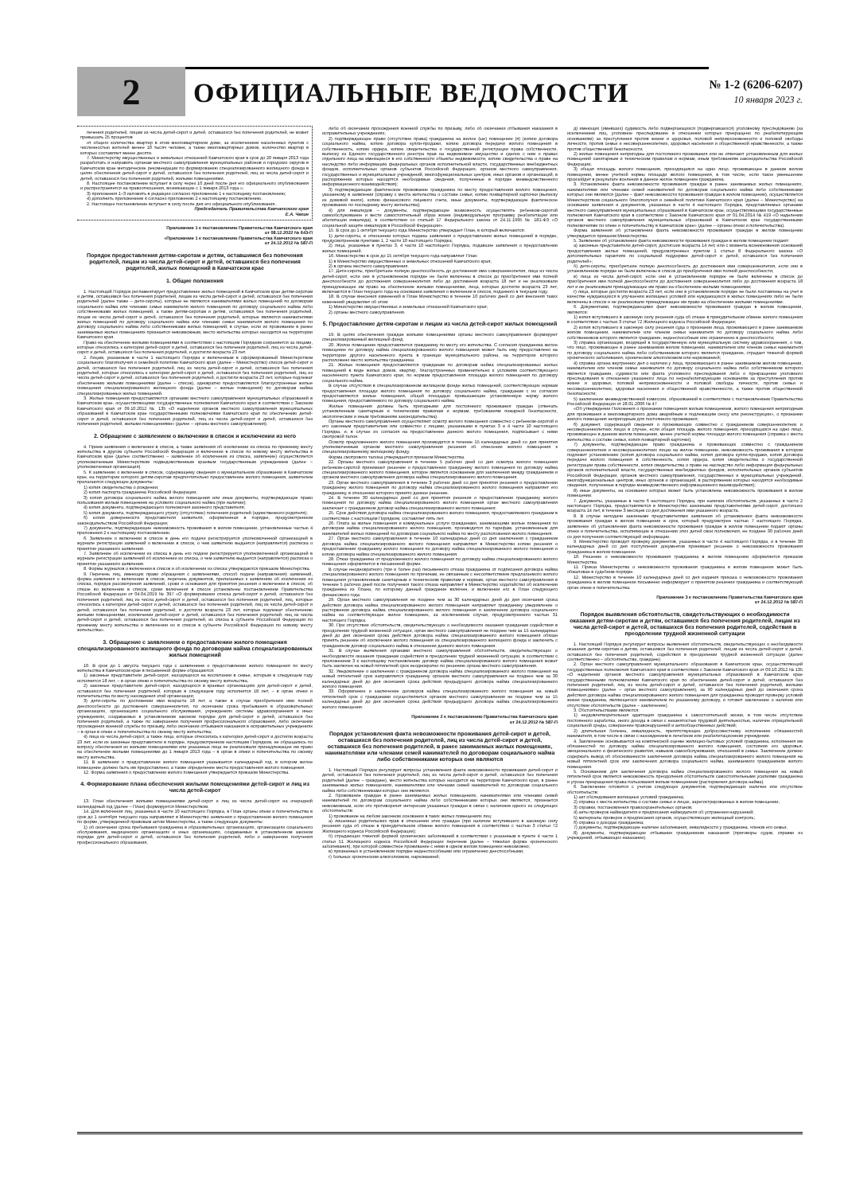2
ОФИЦИАЛЬНЫЕ ВЕДОМОСТИ
№ 1-2 (6206-6207)
10 января 2023 г.
печения родителей, лицам из числа детей-сирот и детей, оставшихся без попечения родителей, не может превышать 25 процентов
от общего количества квартир в этом многоквартирном доме, за исключением населенных пунктов с численностью жителей менее 10 тысяч человек, а также многоквартирных домов, количество квартир в которых составляет менее десяти.
7. Министерству имущественных и земельных отношений Камчатского края в срок до 20 января 2013 года разработать и направить органам местного самоуправления муниципальных районов и городских округов в Камчатском крае методические рекомендации по формированию специализированного жилищного фонда в целях обеспечения детей-сирот и детей, оставшихся без попечения родителей, лиц из числа детей-сирот и детей, оставшихся без попечения родителей, жилыми помещениями.
8. Настоящее постановление вступает в силу через 10 дней после дня его официального опубликования и распространяется на правоотношения, возникающие с 1 января 2013 года.»;
3) приложения 1–3 изложить в редакции согласно приложению 1 к настоящему постановлению;
4) дополнить приложением 4 согласно приложению 2 к настоящему постановлению.
2. Настоящее постановление вступает в силу после дня его официального опубликования..
Председатель Правительства Камчатского края
Е.А. Чекин
Приложение 1 к постановлению Правительства Камчатского края
от 08.12.2022 № 643-П
«Приложение 1 к постановлению Правительства Камчатского края
от 24.12.2012 № 587-П
Порядок предоставления детям-сиротам и детям, оставшимся без попечения родителей, лицам из числа детей-сирот и детей, оставшихся без попечения родителей, жилых помещений в Камчатском крае
1. Общие положения
1. Настоящий Порядок регламентирует предоставление жилых помещений в Камчатском крае детям-сиротам и детям, оставшимся без попечения родителей, лицам из числа детей-сирот и детей, оставшихся без попечения родителей (далее также – дети-сироты), которые не являются нанимателями жилых помещений по договорам социального найма или членами семьи нанимателя жилого помещения по договору социального найма либо собственниками жилых помещений, а также детям-сиротам и детям, оставшимся без попечения родителей, лицам из числа детей-сирот и детей, оставшихся без попечения родителей, которые являются нанимателями жилых помещений по договору социального найма или членами семьи нанимателя жилого помещения по договору социального найма либо собственниками жилых помещений, в случае, если их проживание в ранее занимаемых жилых помещениях признается невозможным, место жительства которых находится на территории Камчатского края.
Право на обеспечение жилыми помещениями в соответствии с настоящим Порядком сохраняется за лицами, которые относились к категории детей-сирот и детей, оставшихся без попечения родителей, лиц из числа детей-сирот и детей, оставшихся без попечения родителей, и достигли возраста 23 лет.
2. Лицам, указанным в части 1 настоящего Порядка и включенным в сформированный Министерством социального благополучия и семейной политики Камчатского края (далее – Министерство) список детей-сирот и детей, оставшихся без попечения родителей, лиц из числа детей-сирот и детей, оставшихся без попечения родителей, которые относились к категории детей-сирот и детей, оставшихся без попечения родителей, лиц из числа детей-сирот и детей, оставшихся без попечения родителей, и достигли возраста 23 лет, которые подлежат обеспечению жилыми помещениями (далее – список), однократно предоставляются благоустроенные жилые помещения специализированного жилищного фонда (далее – жилые помещения) по договорам найма специализированных жилых помещений.
3. Жилые помещения предоставляются органами местного самоуправления муниципальных образований в Камчатском крае, осуществляющими государственные полномочия Камчатского края в соответствии с Законом Камчатского края от 09.10.2012 № 135 «О наделении органов местного самоуправления муниципальных образований в Камчатском крае государственными полномочиями Камчатского края по обеспечению детей-сирот и детей, оставшихся без попечения родителей, лиц из числа детей-сирот и детей, оставшихся без попечения родителей, жилыми помещениями» (далее – органы местного самоуправления).
2. Обращение с заявлением о включении в список и исключении из него
4. Прием заявления о включении в список, а также заявления об исключении из списка по прежнему месту жительства в другом субъекте Российской Федерации и включении в список по новому месту жительства в Камчатском крае (далее соответственно – заявление об исключении из списка, заявление) осуществляется уполномоченным Министерством подведомственным краевым государственным учреждением (далее – уполномоченная организация).
5. К заявлению о включении в список, содержащему сведения о муниципальном образовании в Камчатском крае, на территории которого детям-сиротам предпочтительно предоставление жилого помещения, заявителем прилагаются следующие документы:
1) копия свидетельства о рождении;
2) копия паспорта гражданина Российской Федерации;
3) копия договора социального найма жилого помещения или иные документы, подтверждающие право пользования жилым помещением на условиях социального найма (при наличии);
4) копия документа, подтверждающего полномочия законного представителя;
5) копия документа, подтверждающего утрату (отсутствие) попечения родителей (единственного родителя);
6) копия доверенности представителя заявителя, оформленная в порядке, предусмотренном законодательством Российской Федерации;
7) документы, подтверждающие невозможность проживания в жилом помещении, установленные частью 4 приложения 2 к настоящему постановлению.
6. Заявление о включении в список в день его подачи регистрируется уполномоченной организацией в журнале регистрации заявлений о включении в список, о чем заявителю выдается (направляется) расписка о принятии указанного заявления.
7. Заявление об исключении из списка в день его подачи регистрируется уполномоченной организацией в журнале регистрации заявлений об исключении из списка, о чем заявителю выдается (направляется) расписка о принятии указанного заявления.
8. Формы журналов о включении в список и об исключении из списка утверждаются приказом Министерства.
9. Перечень лиц, имеющих право обращения с заявлениями, способ подачи (направления) заявлений, форма заявления о включении в список, перечень документов, прилагаемых к заявлению об исключении из списка, порядок рассмотрения заявлений, сроки и основания для принятия решения о включении в список, об отказе во включении в список, сроки включения в список установлены постановлением Правительства Российской Федерации от 04.04.2019 № 397 «О формировании списка детей-сирот и детей, оставшихся без попечения родителей, лиц из числа детей-сирот и детей, оставшихся без попечения родителей, лиц, которые относились к категории детей-сирот и детей, оставшихся без попечения родителей, лиц из числа детей-сирот и детей, оставшихся без попечения родителей, и достигли возраста 23 лет, которые подлежат обеспечению жилыми помещениями, исключении детей-сирот и детей, оставшихся без попечения родителей, лиц из числа детей-сирот и детей, оставшихся без попечения родителей, из списка в субъекте Российской Федерации по прежнему месту жительства и включении их в список в субъекте Российской Федерации по новому месту жительства».
3. Обращение с заявлением о предоставлении жилого помещения специализированного жилищного фонда по договорам найма специализированных жилых помещений
10. В срок до 1 августа текущего года с заявлением о предоставлении жилого помещения по месту жительства в Камчатском крае в письменной форме обращаются:
1) законные представители детей-сирот, находящихся на воспитании в семье, которым в следующем году исполнится 18 лет, – в орган опеки и попечительства по своему месту жительства;
2) законные представители детей-сирот, находящихся в краевых организациях для детей-сирот и детей, оставшихся без попечения родителей, которым в следующем году исполнится 18 лет, – в орган опеки и попечительства по месту нахождения этой организации;
3) дети-сироты по достижении ими возраста 18 лет, а также в случае приобретения ими полной дееспособности до достижения совершеннолетия, по окончании срока пребывания в образовательных организациях, организациях социального обслуживания, учреждениях системы здравоохранения и иных учреждениях, создаваемых в установленном законом порядке для детей-сирот и детей, оставшихся без попечения родителей, а также по завершении получения профессионального образования, либо окончании прохождения военной службы по призыву, либо окончании отбывания наказания в исправительных учреждениях – в орган в опеки и попечительства по своему месту жительства;
4) лица из числа детей-сирот, а также лица, которые относились к категории детей-сирот и достигли возраста 23 лет, если их законные представители в порядке, предусмотренном настоящим Порядком, не обращались по вопросу обеспечения их жилыми помещениями или указанные лица не реализовали принадлежащее им право на обеспечение жилыми помещениями до 1 января 2013 года – в орган в опеки и попечительства по своему месту жительства.
11. В заявлении о предоставлении жилого помещения указывается календарный год, в котором жилое помещение должно быть им предоставлено, а также определение места предоставления жилого помещения.
12. Форма заявления о предоставлении жилого помещения утверждается приказом Министерства.
4. Формирование плана обеспечения жилыми помещениями детей-сирот и лиц из числа детей-сирот
13. План обеспечения жилыми помещениями детей-сирот и лиц из числа детей-сирот на очередной календарный год (далее – План) формируется Министерством.
14. Для включения лиц, указанных в части 10 настоящего Порядка, в План органы опеки и попечительства в срок до 1 сентября текущего года направляют в Министерство заявления о предоставлении жилого помещения по форме, утвержденной правовым актом Министерства, а также следующие документы:
1) об окончании срока пребывания гражданина в образовательных организациях, организациях социального обслуживания, медицинских организациях и иных организациях, создаваемых в установленном законом порядке для детей-сирот и детей, оставшихся без попечения родителей, либо о завершении получения профессионального образования,
либо об окончании прохождения военной службы по призыву, либо об окончании отбывания наказания в исправительных учреждениях;
2) подтверждающие право (отсутствие права) гражданина на жилое (ые) помещение (я) (копию договора социального найма, копию договора купли-продажи, копию договора передачи жилого помещения в собственность, копию ордера, копию свидетельства о государственной регистрации права собственности, выписку из Единого государственного реестра прав на недвижимое имущество и сделок с ним о правах отдельного лица на имеющиеся в его собственности объекты недвижимости, копию свидетельства о праве на наследство либо информацию федеральных органов исполнительной власти, государственных внебюджетных фондов, исполнительных органов субъектов Российской Федерации, органов местного самоуправления, государственных и муниципальных учреждений, многофункциональных центров, иных органов и организаций, в распоряжении которых находятся необходимые сведения, полученные в порядке межведомственного информационного взаимодействия);
3) подтверждающие фактическое проживание гражданина по месту предоставления жилого помещения, указанному в заявлении (справку с места жительства о составе семьи, копию поквартирной карточки (выписку из домовой книги), копию финансового лицевого счета, иные документы, подтверждающие фактическое проживание по последнему месту жительства);
4) для инвалидов – документы, подтверждающие возможность осуществлять ребенком-сиротой самообслуживание и вести самостоятельный образ жизни (индивидуальную программу реабилитации или абилитации инвалида), в соответствии со статьей 17 Федерального закона от 24.11.1995 № 181-ФЗ «О социальной защите инвалидов в Российской Федерации».
15. В срок до 1 октября текущего года Министерство утверждает План, в который включаются:
1) дети-сироты, в отношении которых поданы заявления о предоставлении жилых помещений в порядке, предусмотренном пунктами 1, 2 части 10 настоящего Порядка;
2) лица, указанные в пунктах 3, 4 части 10 настоящего Порядка, подавшие заявления о предоставлении жилых помещений.
16. Министерство в срок до 15 октября текущего года направляет План:
1) в Министерство имущественных и земельных отношений Камчатского края;
2) в органы местного самоуправления.
17. Дети-сироты, приобретшие полную дееспособность до достижения ими совершеннолетия, лица из числа детей-сирот, если они в установленном порядке не были включены в список до приобретения ими полной дееспособности до достижения совершеннолетия либо до достижения возраста 18 лет и не реализовали принадлежащее им право на обеспечение жилыми помещениями, лица, которые достигли возраста 23 лет, включаются в План текущего года на основании заявления о включении в список, поданного в текущем году.
18. В случае внесения изменений в План Министерство в течение 10 рабочих дней со дня внесения таких изменений уведомляет об этом:
1) Министерство имущественных и земельных отношений Камчатского края;
2) органы местного самоуправления.
5. Предоставление детям-сиротам и лицам из числа детей-сирот жилых помещений
19. В целях обеспечения граждан жилыми помещениями органы местного самоуправления формируют специализированный жилищный фонд.
20. Жилое помещение предоставляется гражданину по месту его жительства. С согласия гражданина жилое помещение по договору найма специализированного жилого помещения может быть ему предоставлено на территории другого населенного пункта в границах муниципального района, на территории которого расположено место жительства гражданина.
21. Жилые помещения предоставляются гражданам по договорам найма специализированных жилых помещений в виде жилых домов, квартир, благоустроенных применительно к условиям соответствующего населенного пункта Камчатского края, по нормам предоставления площади жилого помещения по договору социального найма.
В случае отсутствия в специализированном жилищном фонде жилых помещений, соответствующих нормам предоставления площади жилого помещения по договору социального найма, гражданам с их согласия предоставляются жилые помещения, общей площадью превышающие установленную норму жилого помещения, предоставляемого по договору социального найма.
Жилые помещения должны быть пригодными для постоянного проживания граждан (отвечать установленным санитарным и техническим правилам и нормам, требованиям пожарной безопасности, экологическим и иным требованиям законодательства).
Органы местного самоуправления осуществляют осмотр жилого помещения совместно с ребенком-сиротой и его законным представителем или совместно с лицами, указанными в пунктах 3 и 4 части 10 настоящего Порядка, и, в случае их согласия на предоставление данного жилого помещения, подписывает с ними смотровой талон.
Осмотр предложенного жилого помещения производится в течение 15 календарных дней со дня принятия уполномоченным органом местного самоуправления решения об отнесении жилого помещения к специализированному жилищному фонду.
Форма смотрового талона утверждается приказом Министерства.
22. Органы местного самоуправления в течение 5 рабочих дней со дня осмотра жилого помещения ребенком-сиротой принимают решение о предоставлении гражданину жилого помещения по договору найма специализированного жилого помещения, которое является основанием для заключения между гражданином и органом местного самоуправления договора найма специализированного жилого помещения.
23. Орган местного самоуправления в течение 3 рабочих дней со дня принятия решения о предоставлении гражданину жилого помещения по договору найма специализированного жилого помещения направляет его гражданину, в отношении которого принято данное решение.
24. В течение 30 календарных дней со дня принятия решения о предоставлении гражданину жилого помещения по договору найма специализированного жилого помещения орган местного самоуправления заключает с гражданином договор найма специализированного жилого помещения.
25. Срок действия договора найма специализированного жилого помещения, предоставляемого гражданам в соответствии с настоящим Порядком, составляет пять лет.
26. Плата за жилые помещения и коммунальные услуги гражданами, занимающими жилые помещения по договорам найма специализированного жилого помещения, производится по тарифам, установленным для нанимателей жилых помещений по договорам социального найма по месту расположения жилого помещения.
27. Орган местного самоуправления в течение 10 календарных дней со дня заключения с гражданином договора найма специализированного жилого помещения направляет в Министерство копию решения о предоставлении гражданину жилого помещения по договору найма специализированного жилого помещения и копию договора найма специализированного жилого помещения.
28. Отказ гражданина от предложенного жилого помещения по договору найма специализированного жилого помещения оформляется в письменной форме.
В случае неоднократного (три и более раз) письменного отказа гражданина от подписания договора найма специализированного жилого помещения по причинам, не связанным с несоответствием предлагаемого жилого помещения установленным санитарным и техническим правилам и нормам, орган местного самоуправления в течение 5 рабочих дней после получения такого отказа направляет в Министерство ходатайство об исключении гражданина из Плана, по которому данный гражданин включен, и включении его в План следующего финансового года.
29. Орган местного самоуправления не позднее чем за 30 календарных дней до дня окончания срока действия договора найма специализированного жилого помещения направляет гражданину уведомление о расторжении договора найма специализированного жилого помещения и заключении договора социального найма на соответствующее жилое помещение, за исключением случая, предусмотренного частью 31 настоящего Порядка.
30. При отсутствии обстоятельств, свидетельствующих о необходимости оказания гражданам содействия в преодолении трудной жизненной ситуации, орган местного самоуправления не позднее чем за 15 календарных дней до дня окончания срока действия договора найма специализированного жилого помещения обязан принять решение об исключении жилого помещения из специализированного жилищного фонда и заключить с гражданином договор социального найма в отношении данного жилого помещения.
31. В случае выявления органами местного самоуправления обстоятельств, свидетельствующих о необходимости оказания гражданам содействия в преодолении трудной жизненной ситуации, в соответствии с приложением 3 к настоящему постановлению договор найма специализированного жилого помещения может быть заключен на новый пятилетний срок неоднократно по решению органа местного самоуправления.
32. Уведомление о заключении с гражданином договора найма специализированного жилого помещения на новый пятилетний срок направляется гражданину органом местного самоуправления не позднее чем за 30 календарных дней до дня окончания срока действия предыдущего договора найма специализированного жилого помещения.
33. Оформление и заключение договоров найма специализированного жилого помещения на новый пятилетний срок с гражданами осуществляется органом местного самоуправления не позднее чем за 15 календарных дней до дня окончания срока действия предыдущего договора найма специализированного жилого помещения.
Приложение 2 к постановлению Правительства Камчатского края
от 24.12.2012 № 587-П
Порядок установления факта невозможности проживания детей-сирот и детей, оставшихся без попечения родителей, лиц из числа детей-сирот и детей, оставшихся без попечения родителей, в ранее занимаемых жилых помещениях, нанимателями или членами семей нанимателей по договорам социального найма либо собственниками которых они являются
1. Настоящий Порядок регулирует вопросы установления факта невозможности проживания детей-сирот и детей, оставшихся без попечения родителей, лиц из числа детей-сирот и детей, оставшихся без попечения родителей (далее – граждане), место жительства которых находится на территории Камчатского края, в ранее занимаемых жилых помещениях, нанимателями или членами семей нанимателей по договорам социального найма либо собственниками которых они являются.
2. Проживание граждан в ранее занимаемых жилых помещениях, нанимателями или членами семей нанимателей по договорам социального найма либо собственниками которых они являются, признается невозможным, если это противоречит интересам указанных граждан в связи с наличием одного из следующих обстоятельств:
1) проживание на любом законном основании в таких жилых помещениях лиц:
а) лишенных родительских прав в отношении этих граждан (при наличии вступившего в законную силу решения суда об отказе в принудительном обмене жилого помещения в соответствии с частью 3 статьи 72 Жилищного кодекса Российской Федерации);
б) страдающих тяжелой формой хронических заболеваний в соответствии с указанным в пункте 4 части 1 статьи 51 Жилищного кодекса Российской Федерации перечнем (далее – тяжелая форма хронического заболевания), при которой совместное проживание с ними в одном жилом помещении невозможно;
в) признанных в установленном порядке недееспособными или ограниченно дееспособными;
г) больных хроническим алкоголизмом, наркоманией;
д) имеющих (имевших) судимость либо подвергающихся (подвергавшихся) уголовному преследованию (за исключением лиц, уголовное преследование в отношении которых прекращено по реабилитирующим основаниям) за преступления против жизни и здоровья, половой неприкосновенности и половой свободы личности, против семьи и несовершеннолетних, здоровья населения и общественной нравственности, а также против общественной безопасности;
2) жилые помещения непригодны для постоянного проживания или не отвечают установленным для жилых помещений санитарным и техническим правилам и нормам, иным требованиям законодательства Российской Федерации;
3) общая площадь жилого помещения, приходящаяся на одно лицо, проживающее в данном жилом помещении, менее учетной нормы площади жилого помещения, в том числе, если такое уменьшение произойдет в результате вселения в данное жилое помещение гражданина.
3. Установление факта невозможности проживания граждан в ранее занимаемых жилых помещениях, нанимателями или членами семей нанимателей по договорам социального найма либо собственниками которых они являются (далее – факт невозможности проживания граждан в жилом помещении), осуществляется Министерством социального благополучия и семейной политики Камчатского края (далее – Министерство) на основании заявления и документов, указанных в части 4 настоящего Порядка, представляемых органами местного самоуправления муниципальных образований в Камчатском крае, осуществляющими государственные полномочия Камчатского края в соответствии с Законом Камчатского края от 01.04.2014 № 419 «О наделении органов местного самоуправления муниципальных образований в Камчатском крае государственными полномочиями по опеке и попечительству в Камчатском крае» (далее – органы опеки и попечительства).
Форма заявления об установлении факта невозможности проживания граждан в жилом помещении утверждается приказом Министерства.
5. Заявление об установлении факта невозможности проживания граждан в жилом помещении подают:
а) законные представители детей-сирот, достигших возраста 14 лет, или с момента возникновения оснований предоставления жилых помещений, предусмотренных пунктом 1 статьи 8 Федерального закона «О дополнительных гарантиях по социальной поддержке детей-сирот и детей, оставшихся без попечения родителей»;
б) дети-сироты, приобретшие полную дееспособность до достижения ими совершеннолетия, если они в установленном порядке не были включены в список до приобретения ими полной дееспособности;
в) лица из числа детей-сирот, если они в установленном порядке не были включены в список до приобретения ими полной дееспособности до достижения совершеннолетия либо до достижения возраста 18 лет и не реализовали принадлежащее им право на обеспечение жилыми помещениями;
г) лица, которые достигли возраста 23 лет, если они в установленном порядке не были поставлены на учет в качестве нуждающихся в улучшении жилищных условий или нуждающихся в жилых помещениях либо не были включены в список и не реализовали принадлежащее им право на обеспечение жилыми помещениями.
6. Документами, подтверждающими факт невозможности проживания граждан в жилом помещении, являются:
1) копия вступившего в законную силу решения суда об отказе в принудительном обмене жилого помещения в соответствии с частью 3 статьи 72 Жилищного кодекса Российской Федерации;
2) копия вступившего в законную силу решения суда о признании лица, проживающего в ранее занимаемом жилом помещении, нанимателем или членом семьи нанимателя по договору социального найма либо собственником которого является гражданин, недееспособным или ограниченно в дееспособности;
3) справка организации, входящей в государственную или муниципальную систему здравоохранения, о том, что лицо, проживающее в ранее занимаемом жилом помещении, нанимателем или членом семьи нанимателя по договору социального найма либо собственником которого является гражданин, страдает тяжелой формой хронического заболевания, хроническим алкоголизмом или наркоманией;
4) справка органа внутренних дел о наличии у лица, проживающего в ранее занимаемом жилом помещении, нанимателем или членом семьи нанимателя по договору социального найма либо собственником которого является гражданин, судимости или факта уголовного преследования либо о прекращении уголовного преследования в отношении указанного лица по нереабилитирующим основаниям за преступления против жизни и здоровья, половой неприкосновенности и половой свободы личности, против семьи и несовершеннолетних, здоровья населения и общественной нравственности, а также против общественной безопасности;
5) заключение межведомственной комиссии, образованной в соответствии с постановлением Правительства Российской Федерации от 28.01.2006 № 47
«Об утверждении Положения о признании помещения жилым помещением, жилого помещения непригодным для проживания и многоквартирного дома аварийным и подлежащим сносу или реконструкции», о признании жилого помещения непригодным для постоянного проживания;
6) документ, содержащий сведения о проживающих совместно с гражданином совершеннолетних и несовершеннолетних лицах в случае, если общая площадь жилого помещения, приходящаяся на одно лицо, проживающее в данном жилом помещении, менее учетной нормы площади жилого помещения (справка с места жительства о составе семьи, копия поквартирной карточки);
7) документы, подтверждающие право гражданина и проживающих совместно с гражданином совершеннолетних и несовершеннолетних лицах на жилое помещение, невозможность проживания в котором подлежит установлению (копия договора социального найма, копия договора купли-продажи, копия договора передачи жилого помещения в собственность, копия ордера, копия свидетельства о государственной регистрации права собственности, копия свидетельства о праве на наследство либо информация федеральных органов исполнительной власти, государственных внебюджетных фондов, исполнительных органов субъектов Российской Федерации, органов местного самоуправления, государственных и муниципальных учреждений, многофункциональных центров, иных органов и организаций, в распоряжении которых находятся необходимые сведения, полученные в порядке межведомственного информационного взаимодействия);
8) иные документы, на основании которых может быть установлена невозможность проживания в жилом помещении.
7. Документы, указанные в части 6 настоящего Порядка, при наличии обстоятельств, указанных в части 2 настоящего Порядка, предоставляются в Министерство законными представителями детей-сирот, достигших возраста 14 лет, в течение 3 месяцев со дня достижения ими указанного возраста.
8. В случае неподачи законными представителями заявления об установлении факта невозможности проживания граждан в жилом помещении в срок, который предусмотрен частью 7 настоящего Порядка, заявление об установлении факта невозможности проживания граждан в жилом помещении подают органы опеки и попечительства, исполняющие в отношении этих детей свои полномочия, не позднее 30 рабочих дней со дня получения соответствующей информации.
9. Министерство проводит проверку документов, указанных в части 4 настоящего Порядка, и в течение 30 календарных дней со дня поступления документов принимает решение о невозможности проживания гражданина в жилом помещении.
10. Решение о невозможности проживания гражданина в жилом помещении оформляется приказом Министерства.
11. Приказ Министерства о невозможности проживания гражданина в жилом помещении может быть обжалован в судебном порядке.
12. Министерство в течение 10 календарных дней со дня издания приказа о невозможности проживания гражданина в жилом помещении письменно информирует о принятом решении гражданина и соответствующий орган опеки и попечительства.
Приложение 3 к постановлению Правительства Камчатского края
от 24.12.2012 № 587-П
Порядок выявления обстоятельств, свидетельствующих о необходимости оказания детям-сиротам и детям, оставшимся без попечения родителей, лицам из числа детей-сирот и детей, оставшихся без попечения родителей, содействия в преодолении трудной жизненной ситуации
1. Настоящий Порядок регулирует вопросы выявления обстоятельств, свидетельствующих о необходимости оказания детям-сиротам и детям, оставшимся без попечения родителей, лицам из числа детей-сирот и детей, оставшихся без попечения родителей, содействия в преодолении трудной жизненной ситуации (далее соответственно – обстоятельства, граждане).
2. Орган местного самоуправления муниципального образования в Камчатском крае, осуществляющий государственные полномочия Камчатского края в соответствии с Законом Камчатского края от 09.10.2012 № 135 «О наделении органов местного самоуправления муниципальных образований в Камчатском крае государственными полномочиями Камчатского края по обеспечению детей-сирот и детей, оставшихся без попечения родителей, лиц из числа детей-сирот и детей, оставшихся без попечения родителей, жилыми помещениями» (далее – орган местного самоуправления), за 90 календарных дней до окончания срока действия договора найма специализированного жилого помещения для гражданина проводит проверку условий жизни гражданина, являющегося нанимателем по указанному договору, и готовит заключение о наличии или отсутствии обстоятельств (далее – заключение).
3. Обстоятельствами являются:
1) неудовлетворительная адаптация гражданина к самостоятельной жизни, в том числе отсутствие постоянного заработка, иного дохода в связи с незанятостью трудовой деятельностью, наличие отрицательной социальной среды, совершение правонарушений и антиобщественных действий;
2) длительная болезнь, инвалидность, препятствующие добросовестному исполнению обязанностей нанимателя, в том числе в связи с нахождением в лечебном или реабилитационном учреждении.
4. Заключение основывается на комплексной оценке жилищно-бытовых условий гражданина, исполнения им обязанностей по договору найма специализированного жилого помещения, состояния его здоровья, эмоционального и физического развития, навыков самообслуживания, отношений в семье. Заключение должно содержать вывод об обоснованности заключения договора найма специализированного жилого помещения на новый пятилетний срок или заключения договора социального найма, занимаемого гражданином жилого помещения.
5. Основанием для заключения договора найма специализированного жилого помещения на новый пятилетний срок является невозможность преодоления обстоятельств самостоятельными усилиями гражданина и угроза прекращения права пользования жилым помещением (расторжения договора найма).
6. Заключение готовится с учетом следующих документов, подтверждающих наличие или отсутствие обстоятельств:
1) акт обследования жилищных условий гражданина;
2) справка с места жительства о составе семьи и лицах, зарегистрированных в жилом помещении;
3) справки, постановления правоохранительных органов;
4) акты проверок наймодателя и предписания наймодателя об устранении нарушений;
5) материалы проверок и предписания органов, осуществляющих жилищный контроль;
6) справка о доходах гражданина;
7) документы, подтверждающие наличие заболевания, инвалидности у гражданина, членов его семьи;
8) документы, подтверждающие отбывание гражданином наказания (приговоры судов, справки из учреждений, отбывающих наказание).